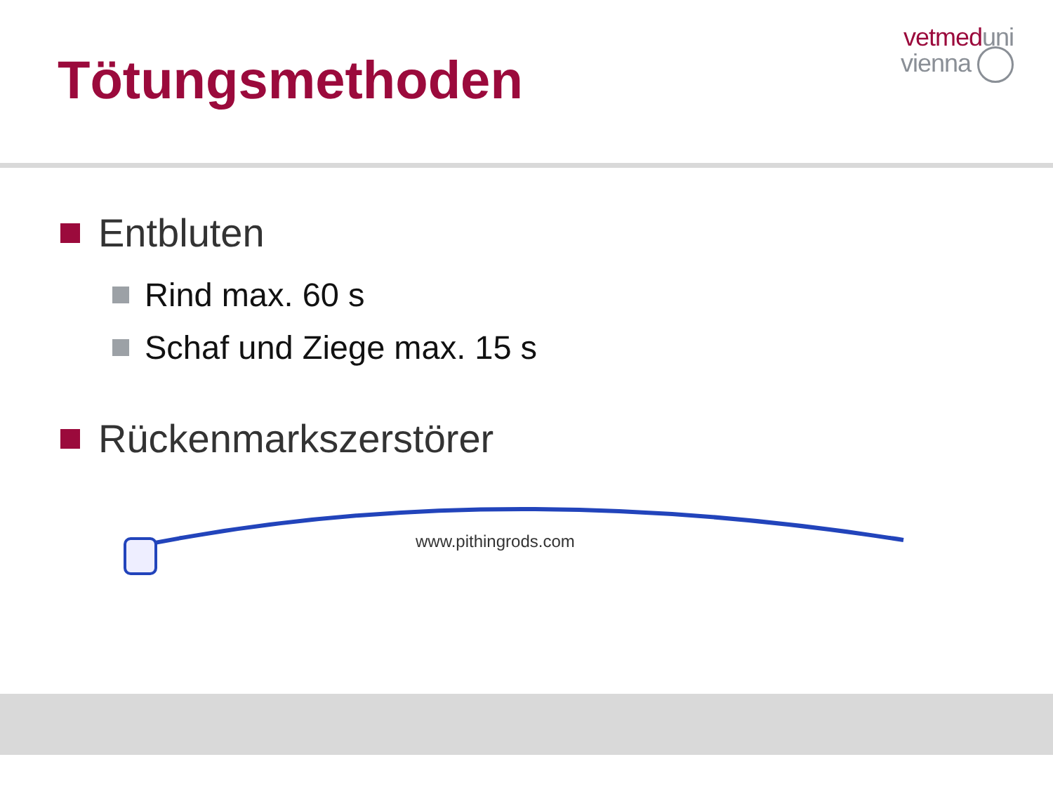Tötungsmethoden
vetmed uni
vienna
Entbluten
Rind max. 60 s
Schaf und Ziege max. 15 s
Rückenmarkszerstörer
www.pithingrods.com